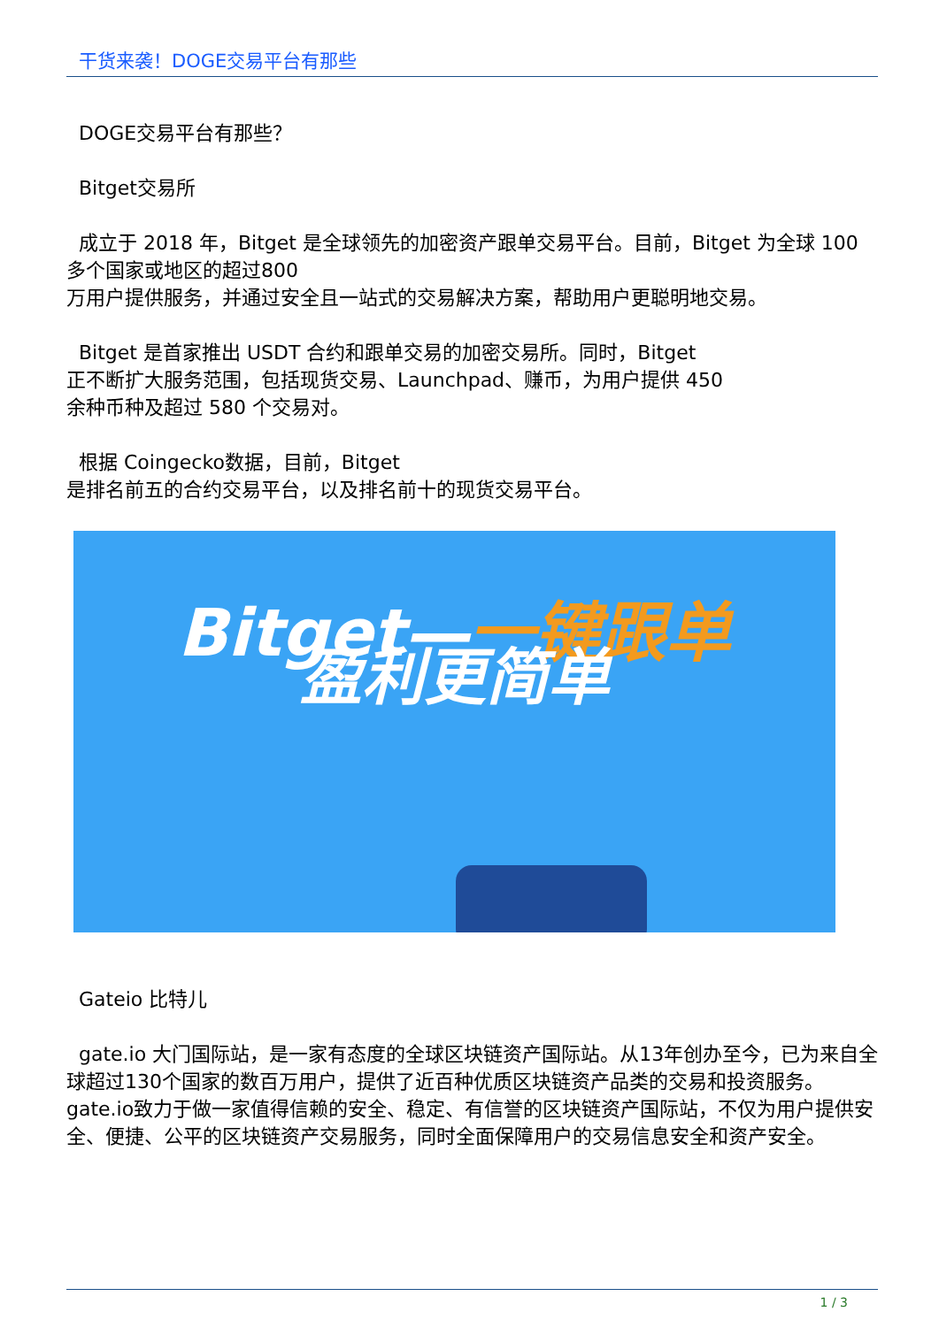干货来袭！DOGE交易平台有那些
DOGE交易平台有那些？
Bitget交易所
成立于 2018 年，Bitget 是全球领先的加密资产跟单交易平台。目前，Bitget 为全球 100 多个国家或地区的超过800
万用户提供服务，并通过安全且一站式的交易解决方案，帮助用户更聪明地交易。
Bitget 是首家推出 USDT 合约和跟单交易的加密交易所。同时，Bitget
正不断扩大服务范围，包括现货交易、Launchpad、赚币，为用户提供 450
余种币种及超过 580 个交易对。
根据 Coingecko数据，目前，Bitget
是排名前五的合约交易平台，以及排名前十的现货交易平台。
Bitget—一键跟单
盈利更简单
Gateio 比特儿
gate.io 大门国际站，是一家有态度的全球区块链资产国际站。从13年创办至今，已为来自全球超过130个国家的数百万用户，提供了近百种优质区块链资产品类的交易和投资服务。gate.io致力于做一家值得信赖的安全、稳定、有信誉的区块链资产国际站，不仅为用户提供安全、便捷、公平的区块链资产交易服务，同时全面保障用户的交易信息安全和资产安全。
1 / 3